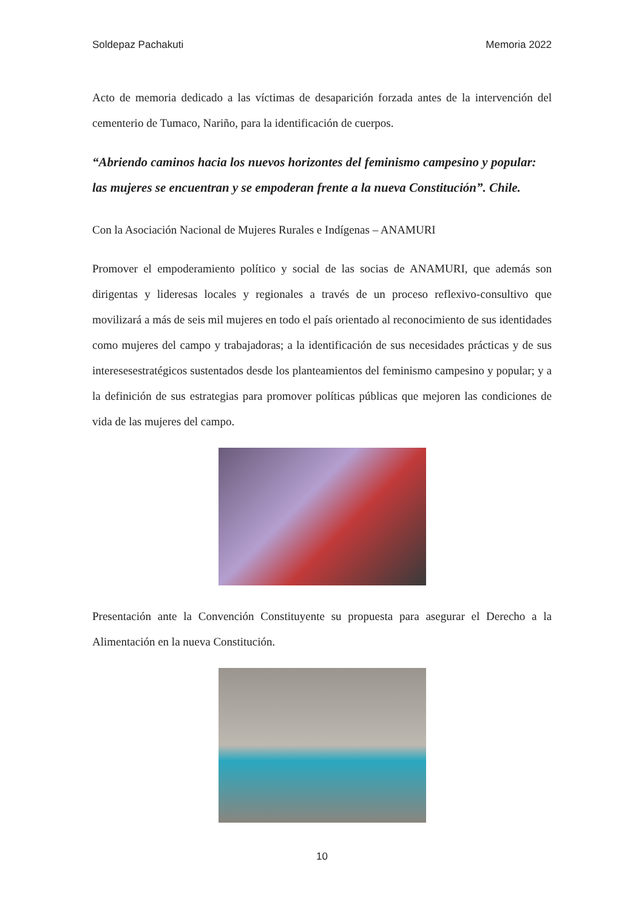Soldepaz Pachakuti Memoria 2022
Acto de memoria dedicado a las víctimas de desaparición forzada antes de la intervención del cementerio de Tumaco, Nariño, para la identificación de cuerpos.
“Abriendo caminos hacia los nuevos horizontes del feminismo campesino y popular: las mujeres se encuentran y se empoderan frente a la nueva Constitución”. Chile.
Con la Asociación Nacional de Mujeres Rurales e Indígenas – ANAMURI
Promover el empoderamiento político y social de las socias de ANAMURI, que además son dirigentas y lideresas locales y regionales a través de un proceso reflexivo-consultivo que movilizará a más de seis mil mujeres en todo el país orientado al reconocimiento de sus identidades como mujeres del campo y trabajadoras; a la identificación de sus necesidades prácticas y de sus interesesestratégicos sustentados desde los planteamientos del feminismo campesino y popular; y a la definición de sus estrategias para promover políticas públicas que mejoren las condiciones de vida de las mujeres del campo.
Presentación ante la Convención Constituyente su propuesta para asegurar el Derecho a la Alimentación en la nueva Constitución.
10